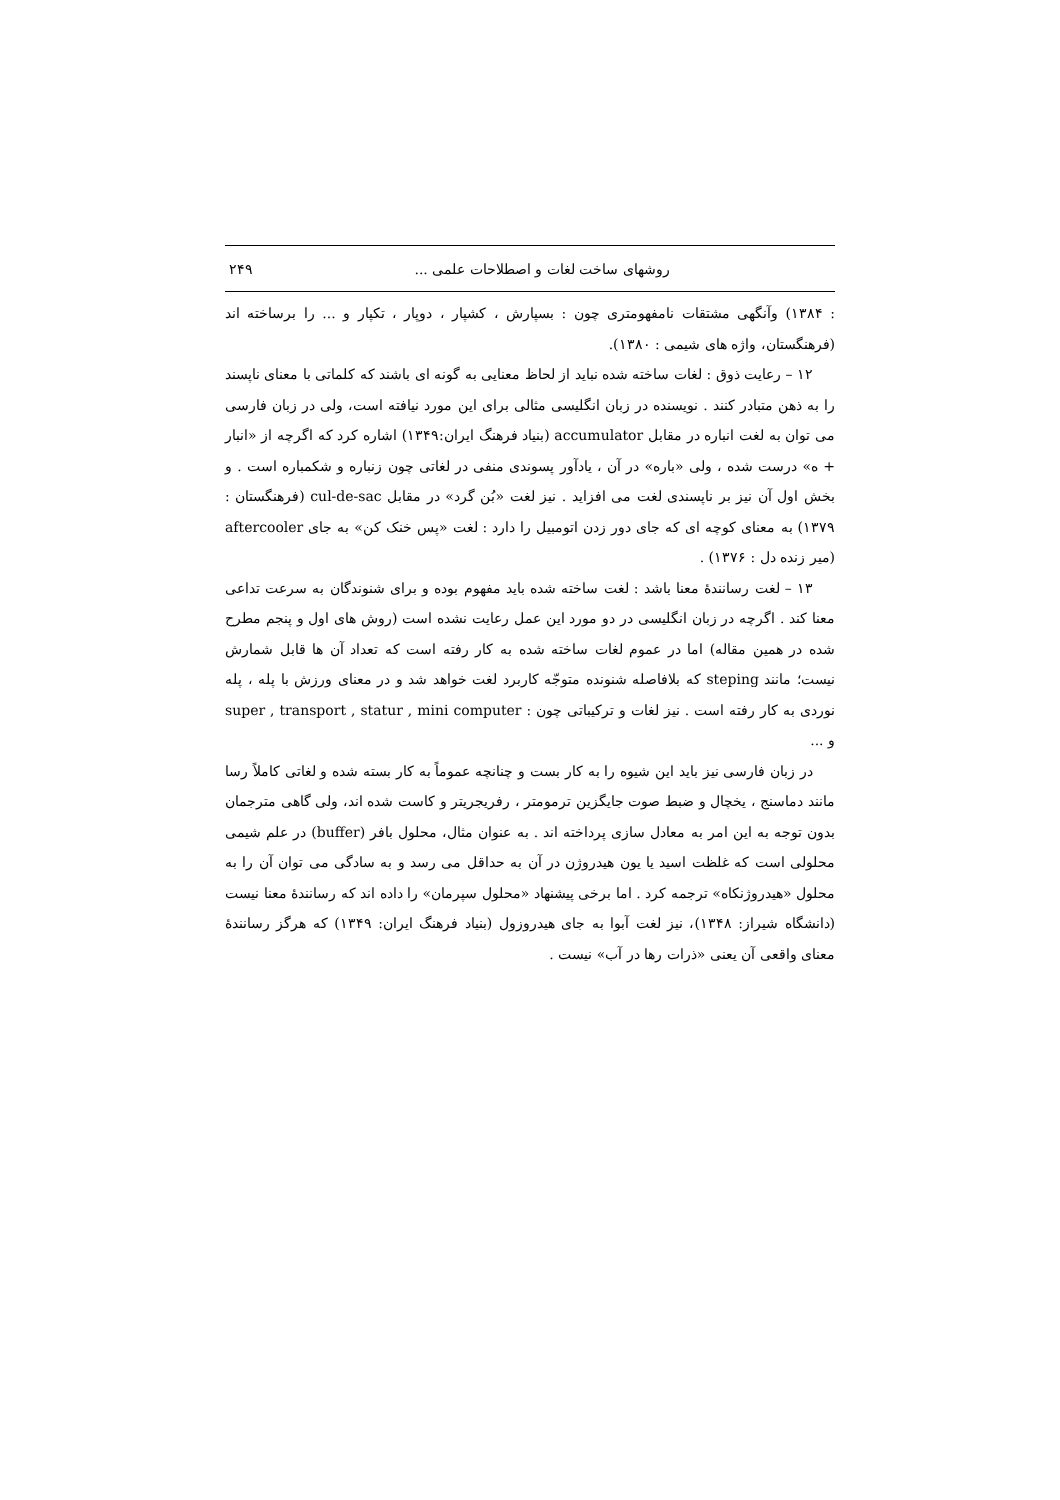روشهای ساخت لغات و اصطلاحات علمی ... ۲۴۹
: ۱۳۸۴) وآنگهی مشتقات نامفهومتری چون : بسپارش ، کشپار ، دوپار ، تکپار و ... را برساخته اند (فرهنگستان، واژه های شیمی : ۱۳۸۰).
۱۲ – رعایت ذوق : لغات ساخته شده نباید از لحاظ معنایی به گونه ای باشند که کلماتی با معنای ناپسند را به ذهن متبادر کنند . نویسنده در زبان انگلیسی مثالی برای این مورد نیافته است، ولی در زبان فارسی می توان به لغت انباره در مقابل accumulator (بنیاد فرهنگ ایران:۱۳۴۹) اشاره کرد که اگرچه از «انبار + ه» درست شده ، ولی «باره» در آن ، یادآور پسوندی منفی در لغاتی چون زنباره و شکمباره است . و بخش اول آن نیز بر ناپسندی لغت می افزاید . نیز لغت «بُن گرد» در مقابل cul-de-sac (فرهنگستان : ۱۳۷۹) به معنای کوچه ای که جای دور زدن اتومبیل را دارد : لغت «پس خنک کن» به جای aftercooler (میر زنده دل : ۱۳۷۶) .
۱۳ – لغت رسانندهٔ معنا باشد : لغت ساخته شده باید مفهوم بوده و برای شنوندگان به سرعت تداعی معنا کند . اگرچه در زبان انگلیسی در دو مورد این عمل رعایت نشده است (روش های اول و پنجم مطرح شده در همین مقاله) اما در عموم لغات ساخته شده به کار رفته است که تعداد آن ها قابل شمارش نیست؛ مانند steping که بلافاصله شنونده متوجّه کاربرد لغت خواهد شد و در معنای ورزش با پله ، پله نوردی به کار رفته است . نیز لغات و ترکیباتی چون : super , transport , statur , mini computer و ...
در زبان فارسی نیز باید این شیوه را به کار بست و چنانچه عموماً به کار بسته شده و لغاتی کاملاً رسا مانند دماسنج ، یخچال و ضبط صوت جایگزین ترمومتر ، رفریجریتر و کاست شده اند، ولی گاهی مترجمان بدون توجه به این امر به معادل سازی پرداخته اند . به عنوان مثال، محلول بافر (buffer) در علم شیمی محلولی است که غلظت اسید یا یون هیدروژن در آن به حداقل می رسد و به سادگی می توان آن را به محلول «هیدروژنکاه» ترجمه کرد . اما برخی پیشنهاد «محلول سپرمان» را داده اند که رسانندهٔ معنا نیست (دانشگاه شیراز: ۱۳۴۸)، نیز لغت آبوا به جای هیدروزول (بنیاد فرهنگ ایران: ۱۳۴۹) که هرگز رسانندهٔ معنای واقعی آن یعنی «ذرات رها در آب» نیست .